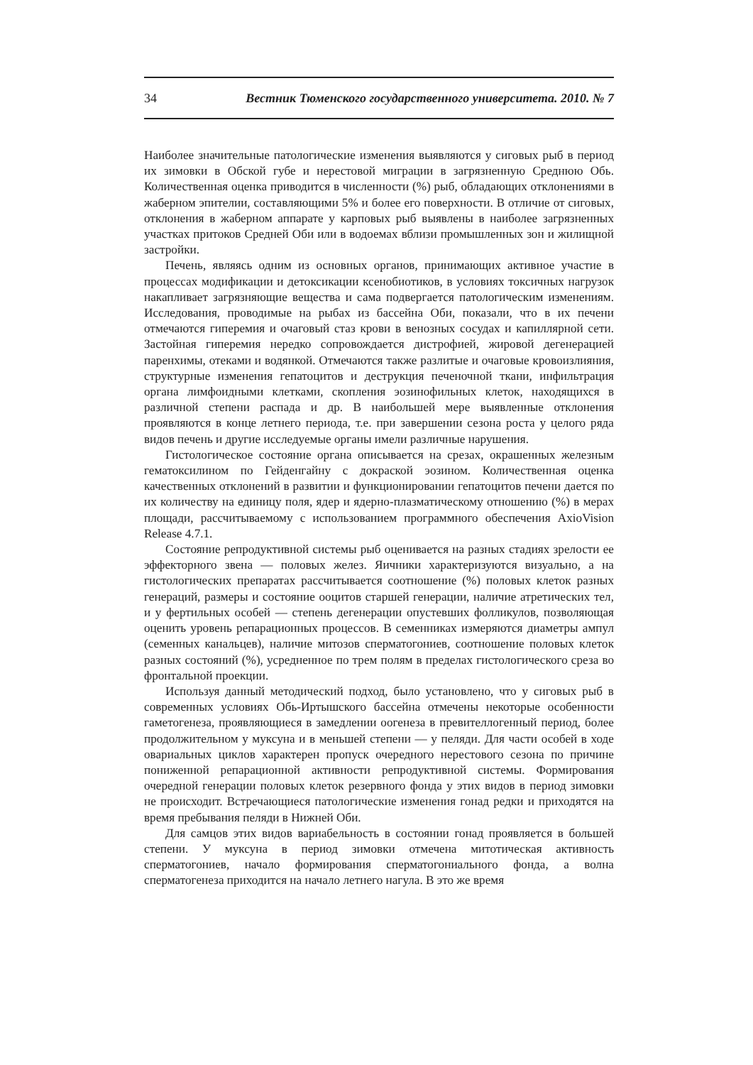34 Вестник Тюменского государственного университета. 2010. № 7
Наиболее значительные патологические изменения выявляются у сиговых рыб в период их зимовки в Обской губе и нерестовой миграции в загрязненную Среднюю Обь. Количественная оценка приводится в численности (%) рыб, обладающих отклонениями в жаберном эпителии, составляющими 5% и более его поверхности. В отличие от сиговых, отклонения в жаберном аппарате у карповых рыб выявлены в наиболее загрязненных участках притоков Средней Оби или в водоемах вблизи промышленных зон и жилищной застройки.
Печень, являясь одним из основных органов, принимающих активное участие в процессах модификации и детоксикации ксенобиотиков, в условиях токсичных нагрузок накапливает загрязняющие вещества и сама подвергается патологическим изменениям. Исследования, проводимые на рыбах из бассейна Оби, показали, что в их печени отмечаются гиперемия и очаговый стаз крови в венозных сосудах и капиллярной сети. Застойная гиперемия нередко сопровождается дистрофией, жировой дегенерацией паренхимы, отеками и водянкой. Отмечаются также разлитые и очаговые кровоизлияния, структурные изменения гепатоцитов и деструкция печеночной ткани, инфильтрация органа лимфоидными клетками, скопления эозинофильных клеток, находящихся в различной степени распада и др. В наибольшей мере выявленные отклонения проявляются в конце летнего периода, т.е. при завершении сезона роста у целого ряда видов печень и другие исследуемые органы имели различные нарушения.
Гистологическое состояние органа описывается на срезах, окрашенных железным гематоксилином по Гейденгайну с докраской эозином. Количественная оценка качественных отклонений в развитии и функционировании гепатоцитов печени дается по их количеству на единицу поля, ядер и ядерно-плазматическому отношению (%) в мерах площади, рассчитываемому с использованием программного обеспечения AxioVision Release 4.7.1.
Состояние репродуктивной системы рыб оценивается на разных стадиях зрелости ее эффекторного звена — половых желез. Яичники характеризуются визуально, а на гистологических препаратах рассчитывается соотношение (%) половых клеток разных генераций, размеры и состояние ооцитов старшей генерации, наличие атретических тел, и у фертильных особей — степень дегенерации опустевших фолликулов, позволяющая оценить уровень репарационных процессов. В семенниках измеряются диаметры ампул (семенных канальцев), наличие митозов сперматогониев, соотношение половых клеток разных состояний (%), усредненное по трем полям в пределах гистологического среза во фронтальной проекции.
Используя данный методический подход, было установлено, что у сиговых рыб в современных условиях Обь-Иртышского бассейна отмечены некоторые особенности гаметогенеза, проявляющиеся в замедлении оогенеза в превителлогенный период, более продолжительном у муксуна и в меньшей степени — у пеляди. Для части особей в ходе овариальных циклов характерен пропуск очередного нерестового сезона по причине пониженной репарационной активности репродуктивной системы. Формирования очередной генерации половых клеток резервного фонда у этих видов в период зимовки не происходит. Встречающиеся патологические изменения гонад редки и приходятся на время пребывания пеляди в Нижней Оби.
Для самцов этих видов вариабельность в состоянии гонад проявляется в большей степени. У муксуна в период зимовки отмечена митотическая активность сперматогониев, начало формирования сперматогониального фонда, а волна сперматогенеза приходится на начало летнего нагула. В это же время